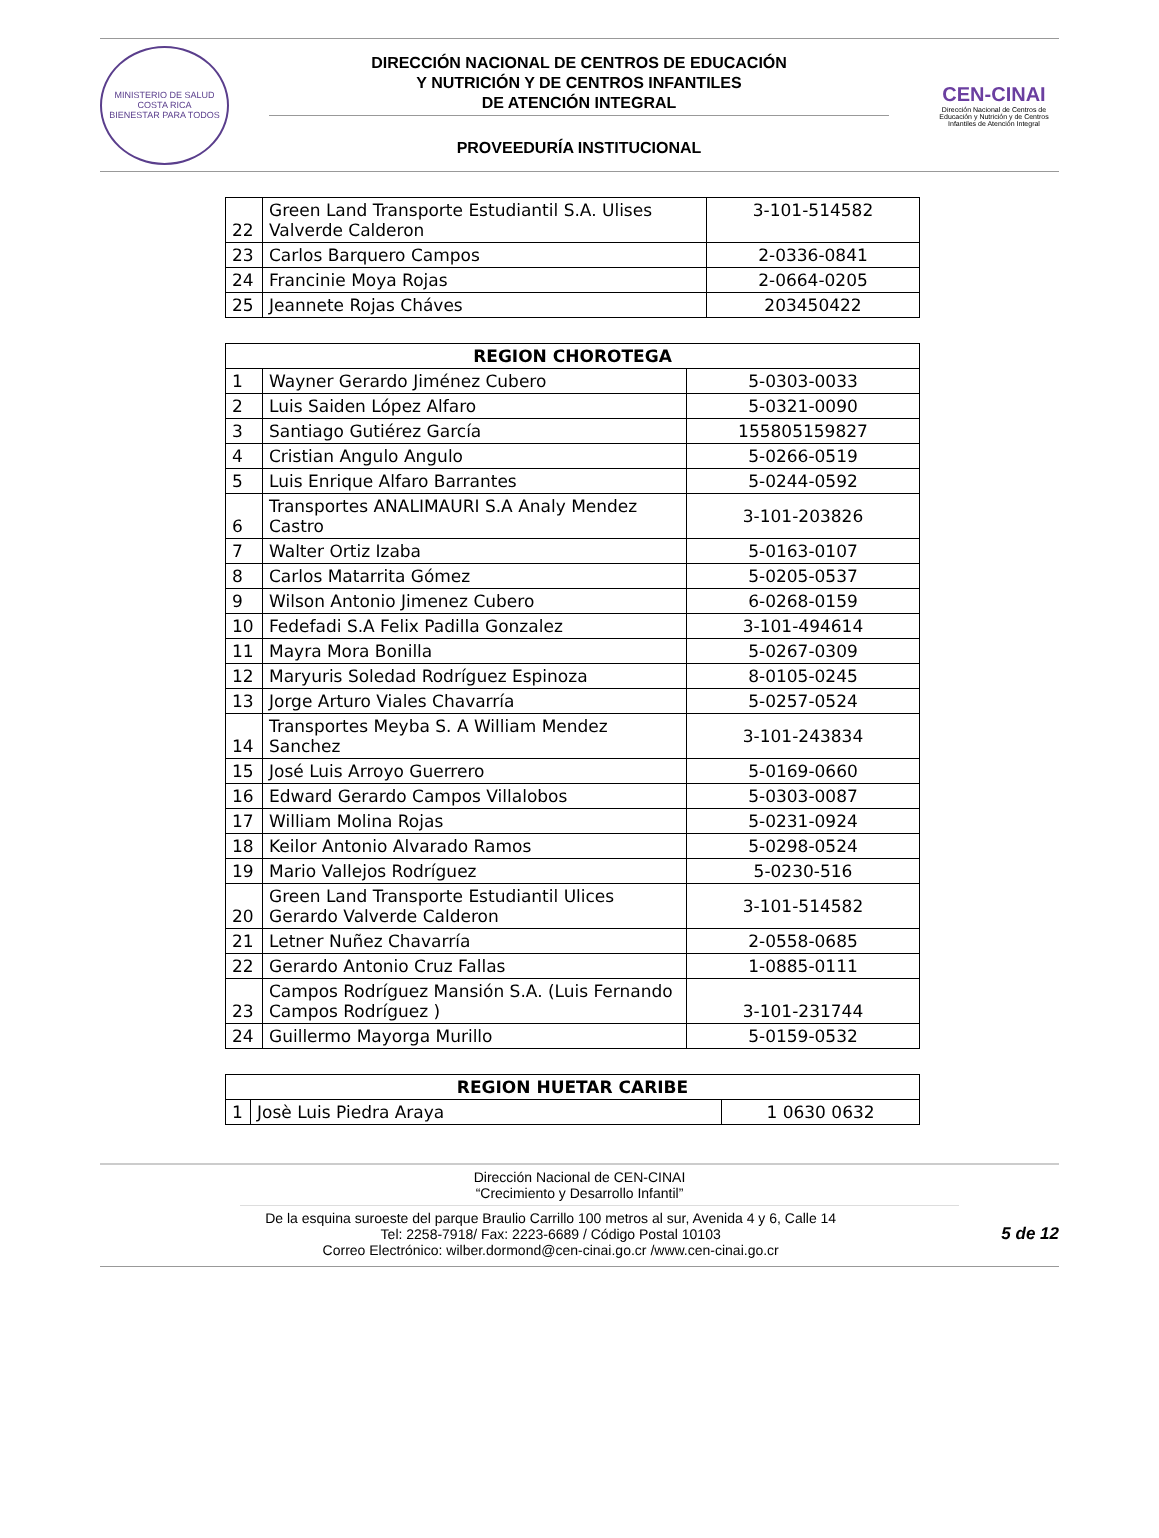MINISTERIO DE SALUD
COSTA RICA
BIENESTAR PARA TODOS
DIRECCIÓN NACIONAL DE CENTROS DE EDUCACIÓN
Y NUTRICIÓN Y DE CENTROS INFANTILES
DE ATENCIÓN INTEGRAL
PROVEEDURÍA INSTITUCIONAL
CEN-CINAI
Dirección Nacional de Centros de Educación y Nutrición y de Centros Infantiles de Atención Integral
| 22 | Green Land Transporte Estudiantil S.A. Ulises Valverde Calderon | 3-101-514582 |
| 23 | Carlos Barquero Campos | 2-0336-0841 |
| 24 | Francinie Moya Rojas | 2-0664-0205 |
| 25 | Jeannete Rojas Cháves | 203450422 |
| REGION CHOROTEGA | | |
| --- | --- | --- |
| 1 | Wayner Gerardo Jiménez Cubero | 5-0303-0033 |
| 2 | Luis Saiden López Alfaro | 5-0321-0090 |
| 3 | Santiago Gutiérez García | 155805159827 |
| 4 | Cristian Angulo Angulo | 5-0266-0519 |
| 5 | Luis Enrique Alfaro Barrantes | 5-0244-0592 |
| 6 | Transportes ANALIMAURI S.A Analy Mendez Castro | 3-101-203826 |
| 7 | Walter Ortiz Izaba | 5-0163-0107 |
| 8 | Carlos Matarrita Gómez | 5-0205-0537 |
| 9 | Wilson Antonio Jimenez Cubero | 6-0268-0159 |
| 10 | Fedefadi S.A Felix Padilla Gonzalez | 3-101-494614 |
| 11 | Mayra Mora Bonilla | 5-0267-0309 |
| 12 | Maryuris Soledad Rodríguez Espinoza | 8-0105-0245 |
| 13 | Jorge Arturo Viales Chavarría | 5-0257-0524 |
| 14 | Transportes Meyba S. A William Mendez Sanchez | 3-101-243834 |
| 15 | José Luis Arroyo Guerrero | 5-0169-0660 |
| 16 | Edward Gerardo Campos Villalobos | 5-0303-0087 |
| 17 | William Molina Rojas | 5-0231-0924 |
| 18 | Keilor Antonio Alvarado Ramos | 5-0298-0524 |
| 19 | Mario Vallejos Rodríguez | 5-0230-516 |
| 20 | Green Land Transporte Estudiantil Ulices Gerardo Valverde Calderon | 3-101-514582 |
| 21 | Letner Nuñez Chavarría | 2-0558-0685 |
| 22 | Gerardo Antonio Cruz Fallas | 1-0885-0111 |
| 23 | Campos Rodríguez Mansión S.A. (Luis Fernando Campos Rodríguez ) | 3-101-231744 |
| 24 | Guillermo Mayorga Murillo | 5-0159-0532 |
| REGION HUETAR CARIBE | | |
| --- | --- | --- |
| 1 | Josè Luis Piedra Araya | 1 0630 0632 |
Dirección Nacional de CEN-CINAI
“Crecimiento y Desarrollo Infantil”
De la esquina suroeste del parque Braulio Carrillo 100 metros al sur, Avenida 4 y 6, Calle 14
Tel: 2258-7918/ Fax: 2223-6689 / Código Postal 10103
Correo Electrónico: wilber.dormond@cen-cinai.go.cr /www.cen-cinai.go.cr
5 de 12